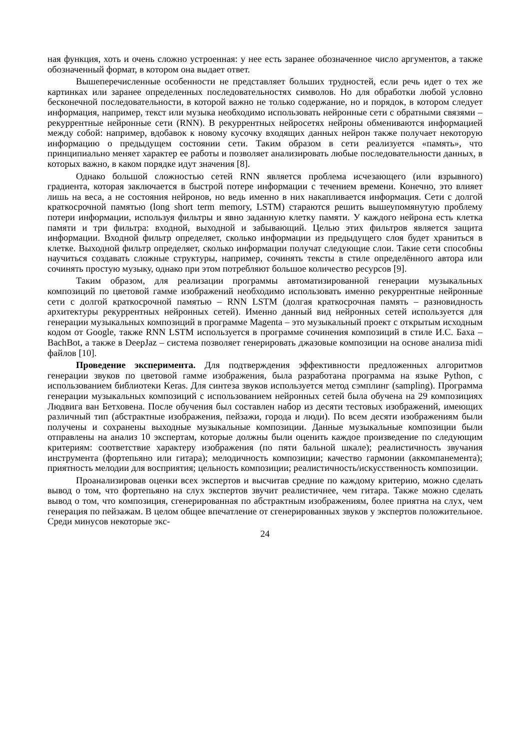ная функция, хоть и очень сложно устроенная: у нее есть заранее обозначенное число аргументов, а также обозначенный формат, в котором она выдает ответ.
Вышеперечисленные особенности не представляет больших трудностей, если речь идет о тех же картинках или заранее определенных последовательностях символов. Но для обработки любой условно бесконечной последовательности, в которой важно не только содержание, но и порядок, в котором следует информация, например, текст или музыка необходимо использовать нейронные сети с обратными связями – рекуррентные нейронные сети (RNN). В рекуррентных нейросетях нейроны обмениваются информацией между собой: например, вдобавок к новому кусочку входящих данных нейрон также получает некоторую информацию о предыдущем состоянии сети. Таким образом в сети реализуется «память», что принципиально меняет характер ее работы и позволяет анализировать любые последовательности данных, в которых важно, в каком порядке идут значения [8].
Однако большой сложностью сетей RNN является проблема исчезающего (или взрывного) градиента, которая заключается в быстрой потере информации с течением времени. Конечно, это влияет лишь на веса, а не состояния нейронов, но ведь именно в них накапливается информация. Сети с долгой краткосрочной памятью (long short term memory, LSTM) стараются решить вышеупомянутую проблему потери информации, используя фильтры и явно заданную клетку памяти. У каждого нейрона есть клетка памяти и три фильтра: входной, выходной и забывающий. Целью этих фильтров является защита информации. Входной фильтр определяет, сколько информации из предыдущего слоя будет храниться в клетке. Выходной фильтр определяет, сколько информации получат следующие слои. Такие сети способны научиться создавать сложные структуры, например, сочинять тексты в стиле определённого автора или сочинять простую музыку, однако при этом потребляют большое количество ресурсов [9].
Таким образом, для реализации программы автоматизированной генерации музыкальных композиций по цветовой гамме изображений необходимо использовать именно рекуррентные нейронные сети с долгой краткосрочной памятью – RNN LSTM (долгая краткосрочная память – разновидность архитектуры рекуррентных нейронных сетей). Именно данный вид нейронных сетей используется для генерации музыкальных композиций в программе Magenta – это музыкальный проект с открытым исходным кодом от Google, также RNN LSTM используется в программе сочинения композиций в стиле И.С. Баха – BachBot, а также в DeepJaz – система позволяет генерировать джазовые композиции на основе анализа midi файлов [10].
Проведение эксперимента. Для подтверждения эффективности предложенных алгоритмов генерации звуков по цветовой гамме изображения, была разработана программа на языке Python, с использованием библиотеки Keras. Для синтеза звуков используется метод сэмплинг (sampling). Программа генерации музыкальных композиций с использованием нейронных сетей была обучена на 29 композициях Людвига ван Бетховена. После обучения был составлен набор из десяти тестовых изображений, имеющих различный тип (абстрактные изображения, пейзажи, города и люди). По всем десяти изображениям были получены и сохранены выходные музыкальные композиции. Данные музыкальные композиции были отправлены на анализ 10 экспертам, которые должны были оценить каждое произведение по следующим критериям: соответствие характеру изображения (по пяти бальной шкале); реалистичность звучания инструмента (фортепьяно или гитара); мелодичность композиции; качество гармонии (аккомпанемента); приятность мелодии для восприятия; цельность композиции; реалистичность/искусственность композиции.
Проанализировав оценки всех экспертов и высчитав средние по каждому критерию, можно сделать вывод о том, что фортепьяно на слух экспертов звучит реалистичнее, чем гитара. Также можно сделать вывод о том, что композиция, сгенерированная по абстрактным изображениям, более приятна на слух, чем генерация по пейзажам. В целом общее впечатление от сгенерированных звуков у экспертов положительное. Среди минусов некоторые экс-
24